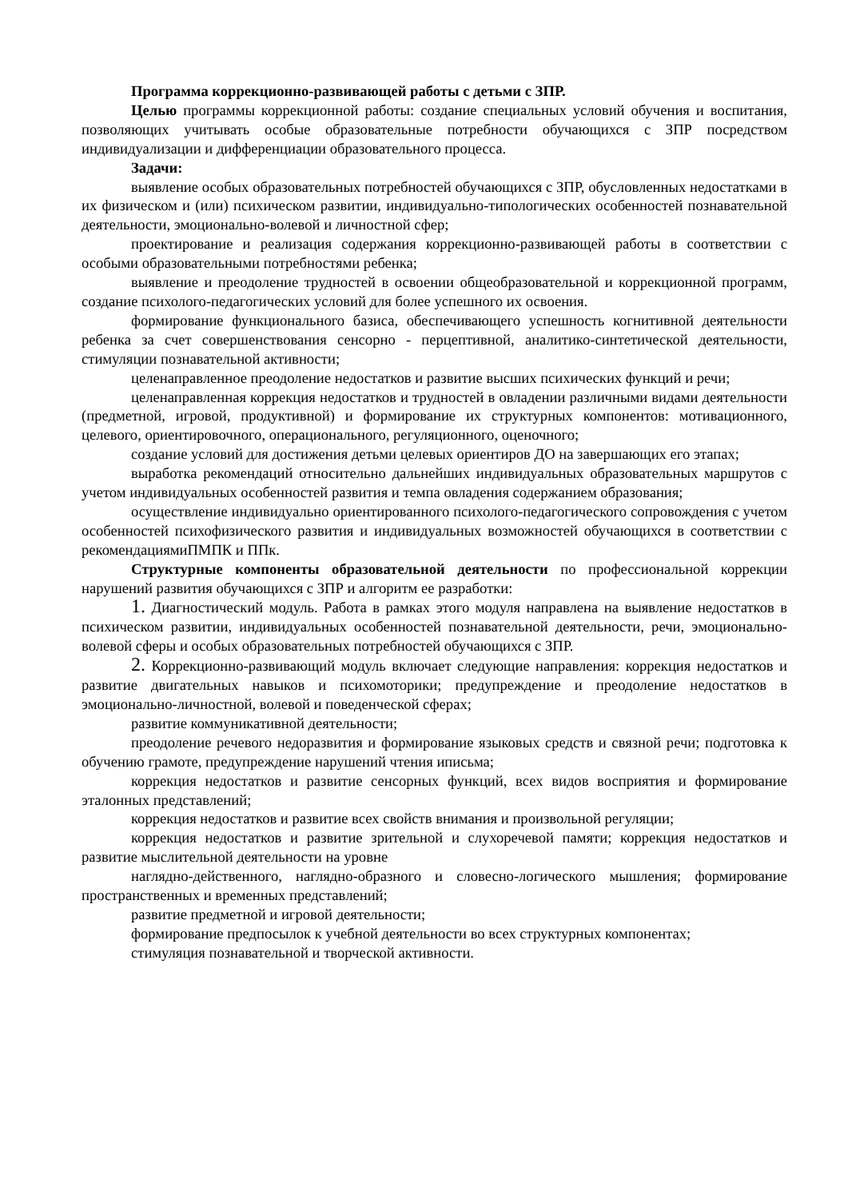Программа коррекционно-развивающей работы с детьми с ЗПР.
Целью программы коррекционной работы: создание специальных условий обучения и воспитания, позволяющих учитывать особые образовательные потребности обучающихся с ЗПР посредством индивидуализации и дифференциации образовательного процесса.
Задачи:
выявление особых образовательных потребностей обучающихся с ЗПР, обусловленных недостатками в их физическом и (или) психическом развитии, индивидуально-типологических особенностей познавательной деятельности, эмоционально-волевой и личностной сфер;
проектирование и реализация содержания коррекционно-развивающей работы в соответствии с особыми образовательными потребностями ребенка;
выявление и преодоление трудностей в освоении общеобразовательной и коррекционной программ, создание психолого-педагогических условий для более успешного их освоения.
формирование функционального базиса, обеспечивающего успешность когнитивной деятельности ребенка за счет совершенствования сенсорно - перцептивной, аналитико-синтетической деятельности, стимуляции познавательной активности;
целенаправленное преодоление недостатков и развитие высших психических функций и речи;
целенаправленная коррекция недостатков и трудностей в овладении различными видами деятельности (предметной, игровой, продуктивной) и формирование их структурных компонентов: мотивационного, целевого, ориентировочного, операционального, регуляционного, оценочного;
создание условий для достижения детьми целевых ориентиров ДО на завершающих его этапах;
выработка рекомендаций относительно дальнейших индивидуальных образовательных маршрутов с учетом индивидуальных особенностей развития и темпа овладения содержанием образования;
осуществление индивидуально ориентированного психолого-педагогического сопровождения с учетом особенностей психофизического развития и индивидуальных возможностей обучающихся в соответствии с рекомендациямиПМПК и ППк.
Структурные компоненты образовательной деятельности по профессиональной коррекции нарушений развития обучающихся с ЗПР и алгоритм ее разработки:
1. Диагностический модуль. Работа в рамках этого модуля направлена на выявление недостатков в психическом развитии, индивидуальных особенностей познавательной деятельности, речи, эмоционально-волевой сферы и особых образовательных потребностей обучающихся с ЗПР.
2. Коррекционно-развивающий модуль включает следующие направления: коррекция недостатков и развитие двигательных навыков и психомоторики; предупреждение и преодоление недостатков в эмоционально-личностной, волевой и поведенческой сферах;
развитие коммуникативной деятельности;
преодоление речевого недоразвития и формирование языковых средств и связной речи; подготовка к обучению грамоте, предупреждение нарушений чтения иписьма;
коррекция недостатков и развитие сенсорных функций, всех видов восприятия и формирование эталонных представлений;
коррекция недостатков и развитие всех свойств внимания и произвольной регуляции;
коррекция недостатков и развитие зрительной и слухоречевой памяти; коррекция недостатков и развитие мыслительной деятельности на уровне
наглядно-действенного, наглядно-образного и словесно-логического мышления; формирование пространственных и временных представлений;
развитие предметной и игровой деятельности;
формирование предпосылок к учебной деятельности во всех структурных компонентах;
стимуляция познавательной и творческой активности.